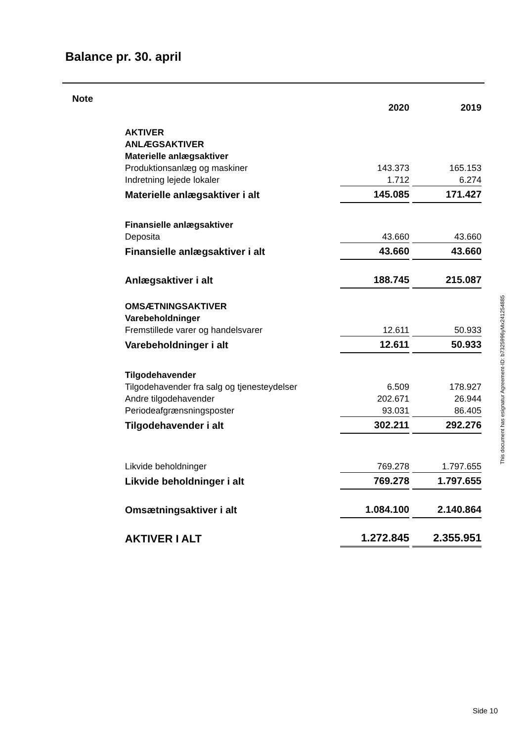Balance pr. 30. april
| Note | | 2020 | 2019 |
| --- | --- | --- | --- |
| | AKTIVER | | |
| | ANLÆGSAKTIVER | | |
| | Materielle anlægsaktiver | | |
| | Produktionsanlæg og maskiner | 143.373 | 165.153 |
| | Indretning lejede lokaler | 1.712 | 6.274 |
| | Materielle anlægsaktiver i alt | 145.085 | 171.427 |
| | Finansielle anlægsaktiver | | |
| | Deposita | 43.660 | 43.660 |
| | Finansielle anlægsaktiver i alt | 43.660 | 43.660 |
| | Anlægsaktiver i alt | 188.745 | 215.087 |
| | OMSÆTNINGSAKTIVER | | |
| | Varebeholdninger | | |
| | Fremstillede varer og handelsvarer | 12.611 | 50.933 |
| | Varebeholdninger i alt | 12.611 | 50.933 |
| | Tilgodehavender | | |
| | Tilgodehavender fra salg og tjenesteydelser | 6.509 | 178.927 |
| | Andre tilgodehavender | 202.671 | 26.944 |
| | Periodeafgrænsningsposter | 93.031 | 86.405 |
| | Tilgodehavender i alt | 302.211 | 292.276 |
| | Likvide beholdninger | 769.278 | 1.797.655 |
| | Likvide beholdninger i alt | 769.278 | 1.797.655 |
| | Omsætningsaktiver i alt | 1.084.100 | 2.140.864 |
| | AKTIVER I ALT | 1.272.845 | 2.355.951 |
This document has esignatur Agreement-ID: b7325996yMx241254885
Side 10